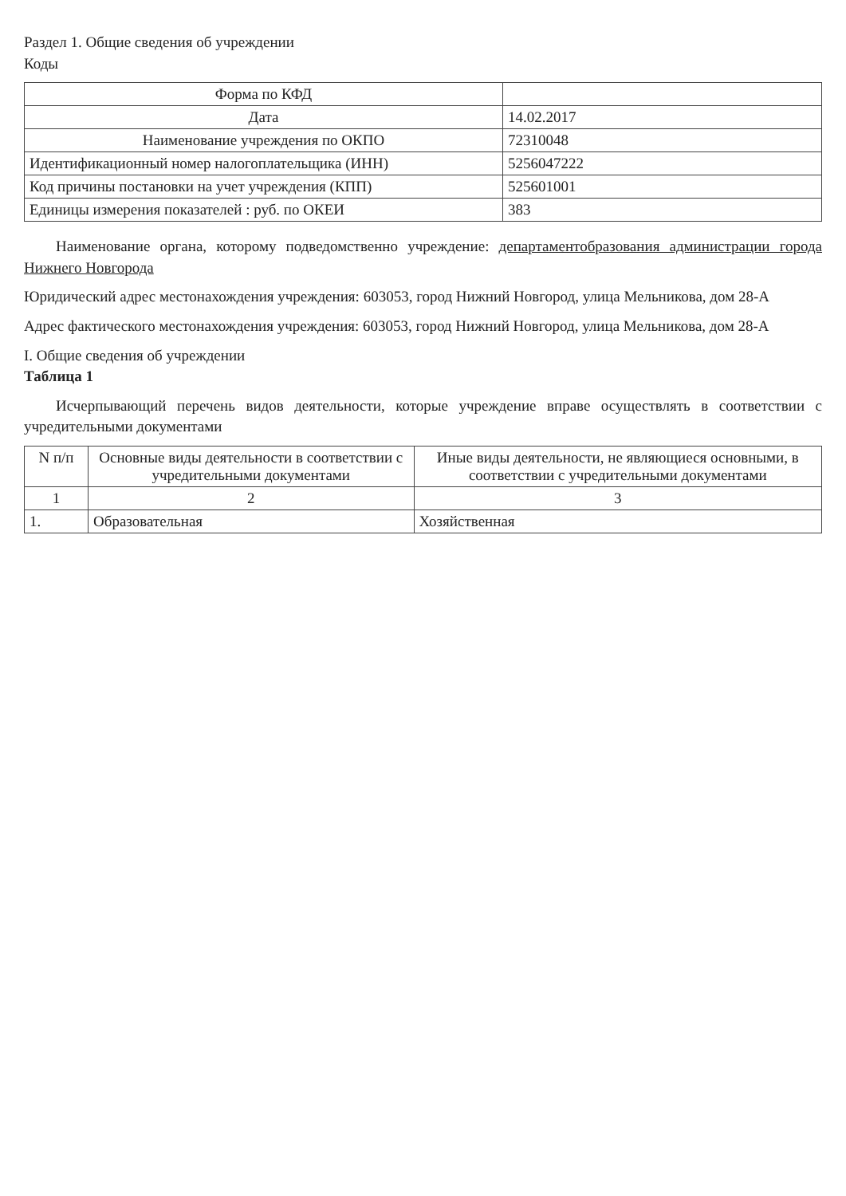Раздел 1. Общие сведения об учреждении
Коды
| Форма по КФД | |
| Дата | 14.02.2017 |
| Наименование учреждения по ОКПО | 72310048 |
| Идентификационный номер налогоплательщика (ИНН) | 5256047222 |
| Код причины постановки на учет учреждения (КПП) | 525601001 |
| Единицы измерения показателей : руб. по ОКЕИ | 383 |
Наименование органа, которому подведомственно учреждение: департаментобразования администрации города Нижнего Новгорода
Юридический адрес местонахождения учреждения: 603053, город Нижний Новгород, улица Мельникова, дом 28-А
Адрес фактического местонахождения учреждения: 603053, город Нижний Новгород, улица Мельникова, дом 28-А
I. Общие сведения об учреждении
Таблица 1
Исчерпывающий перечень видов деятельности, которые учреждение вправе осуществлять в соответствии с учредительными документами
| N п/п | Основные виды деятельности в соответствии с учредительными документами | Иные виды деятельности, не являющиеся основными, в соответствии с учредительными документами |
| --- | --- | --- |
| 1 | 2 | 3 |
| 1. | Образовательная | Хозяйственная |